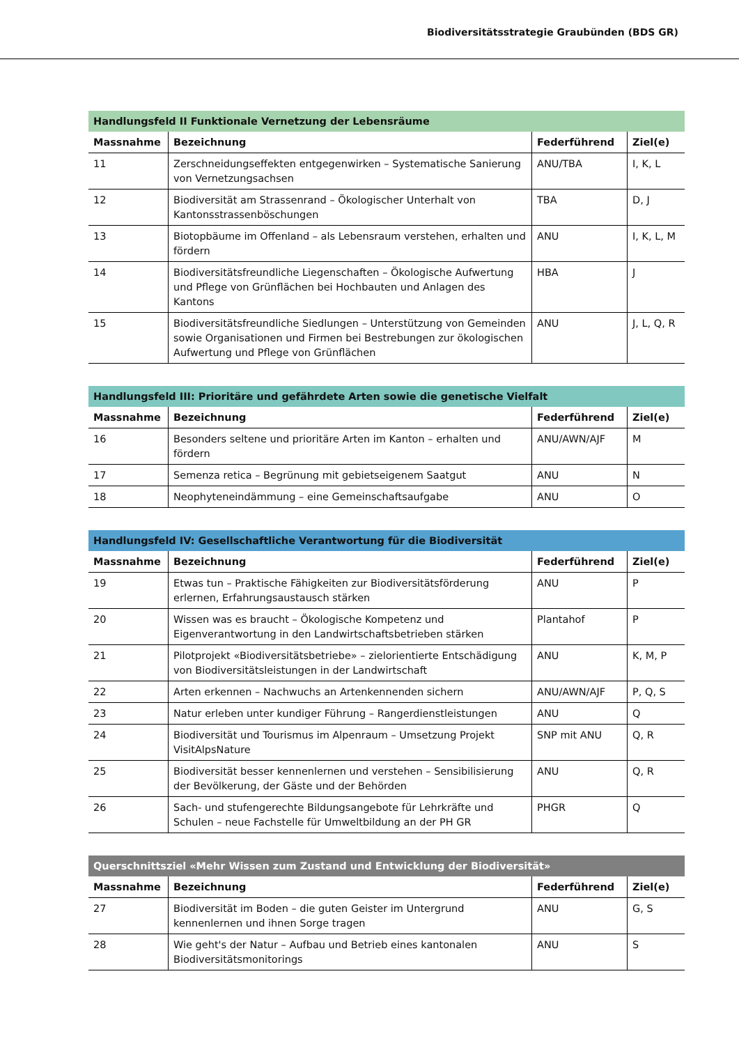Biodiversitätsstrategie Graubünden (BDS GR)
| Handlungsfeld II Funktionale Vernetzung der Lebensräume | | | |
| --- | --- | --- | --- |
| Massnahme | Bezeichnung | Federführend | Ziel(e) |
| 11 | Zerschneidungseffekten entgegenwirken – Systematische Sanierung von Vernetzungsachsen | ANU/TBA | I, K, L |
| 12 | Biodiversität am Strassenrand – Ökologischer Unterhalt von Kantonsstrassenböschungen | TBA | D, J |
| 13 | Biotopbäume im Offenland – als Lebensraum verstehen, erhalten und fördern | ANU | I, K, L, M |
| 14 | Biodiversitätsfreundliche Liegenschaften – Ökologische Aufwertung und Pflege von Grünflächen bei Hochbauten und Anlagen des Kantons | HBA | J |
| 15 | Biodiversitätsfreundliche Siedlungen – Unterstützung von Gemeinden sowie Organisationen und Firmen bei Bestrebungen zur ökologischen Aufwertung und Pflege von Grünflächen | ANU | J, L, Q, R |
| Handlungsfeld III: Prioritäre und gefährdete Arten sowie die genetische Vielfalt | | | |
| --- | --- | --- | --- |
| Massnahme | Bezeichnung | Federführend | Ziel(e) |
| 16 | Besonders seltene und prioritäre Arten im Kanton – erhalten und fördern | ANU/AWN/AJF | M |
| 17 | Semenza retica – Begrünung mit gebietseigenem Saatgut | ANU | N |
| 18 | Neophyteneindämmung – eine Gemeinschaftsaufgabe | ANU | O |
| Handlungsfeld IV: Gesellschaftliche Verantwortung für die Biodiversität | | | |
| --- | --- | --- | --- |
| Massnahme | Bezeichnung | Federführend | Ziel(e) |
| 19 | Etwas tun – Praktische Fähigkeiten zur Biodiversitätsförderung erlernen, Erfahrungsaustausch stärken | ANU | P |
| 20 | Wissen was es braucht – Ökologische Kompetenz und Eigenverantwortung in den Landwirtschaftsbetrieben stärken | Plantahof | P |
| 21 | Pilotprojekt «Biodiversitätsbetriebe» – zielorientierte Entschädigung von Biodiversitätsleistungen in der Landwirtschaft | ANU | K, M, P |
| 22 | Arten erkennen – Nachwuchs an Artenkennenden sichern | ANU/AWN/AJF | P, Q, S |
| 23 | Natur erleben unter kundiger Führung – Rangerdienstleistungen | ANU | Q |
| 24 | Biodiversität und Tourismus im Alpenraum – Umsetzung Projekt VisitAlpsNature | SNP mit ANU | Q, R |
| 25 | Biodiversität besser kennenlernen und verstehen – Sensibilisierung der Bevölkerung, der Gäste und der Behörden | ANU | Q, R |
| 26 | Sach- und stufengerechte Bildungsangebote für Lehrkräfte und Schulen – neue Fachstelle für Umweltbildung an der PH GR | PHGR | Q |
| Querschnittsziel «Mehr Wissen zum Zustand und Entwicklung der Biodiversität» | | | |
| --- | --- | --- | --- |
| Massnahme | Bezeichnung | Federführend | Ziel(e) |
| 27 | Biodiversität im Boden – die guten Geister im Untergrund kennenlernen und ihnen Sorge tragen | ANU | G, S |
| 28 | Wie geht's der Natur – Aufbau und Betrieb eines kantonalen Biodiversitätsmonitorings | ANU | S |